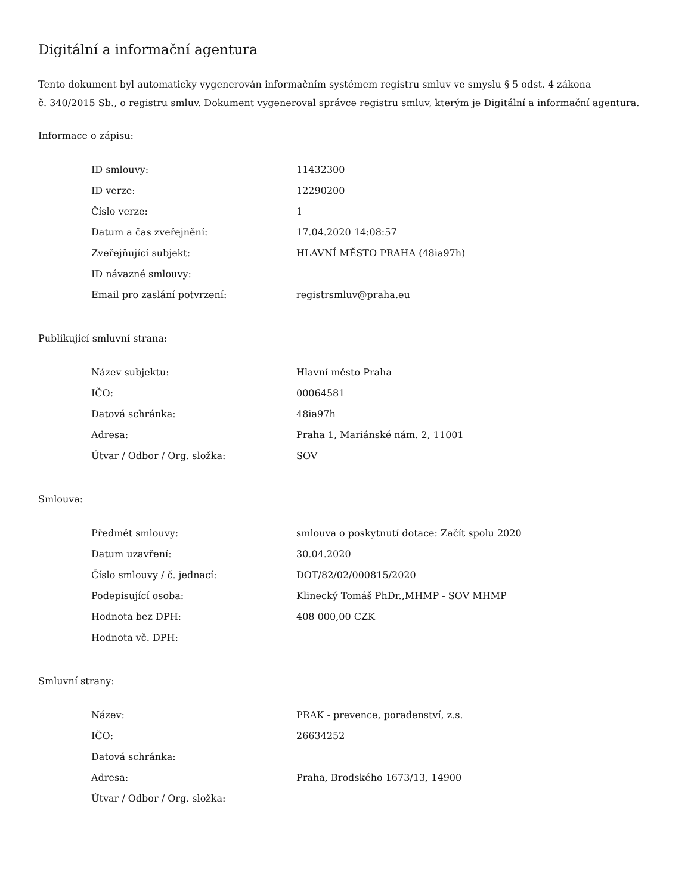Digitální a informační agentura
Tento dokument byl automaticky vygenerován informačním systémem registru smluv ve smyslu § 5 odst. 4 zákona
č. 340/2015 Sb., o registru smluv. Dokument vygeneroval správce registru smluv, kterým je Digitální a informační agentura.
Informace o zápisu:
| ID smlouvy: | 11432300 |
| ID verze: | 12290200 |
| Číslo verze: | 1 |
| Datum a čas zveřejnění: | 17.04.2020 14:08:57 |
| Zveřejňující subjekt: | HLAVNÍ MĚSTO PRAHA (48ia97h) |
| ID návazné smlouvy: | |
| Email pro zaslání potvrzení: | registrsmluv@praha.eu |
Publikující smluvní strana:
| Název subjektu: | Hlavní město Praha |
| IČO: | 00064581 |
| Datová schránka: | 48ia97h |
| Adresa: | Praha 1, Mariánské nám. 2, 11001 |
| Útvar / Odbor / Org. složka: | SOV |
Smlouva:
| Předmět smlouvy: | smlouva o poskytnutí dotace: Začít spolu 2020 |
| Datum uzavření: | 30.04.2020 |
| Číslo smlouvy / č. jednací: | DOT/82/02/000815/2020 |
| Podepisující osoba: | Klinecký Tomáš PhDr.,MHMP - SOV MHMP |
| Hodnota bez DPH: | 408 000,00 CZK |
| Hodnota vč. DPH: | |
Smluvní strany:
| Název: | PRAK - prevence, poradenství, z.s. |
| IČO: | 26634252 |
| Datová schránka: | |
| Adresa: | Praha, Brodského 1673/13, 14900 |
| Útvar / Odbor / Org. složka: | |